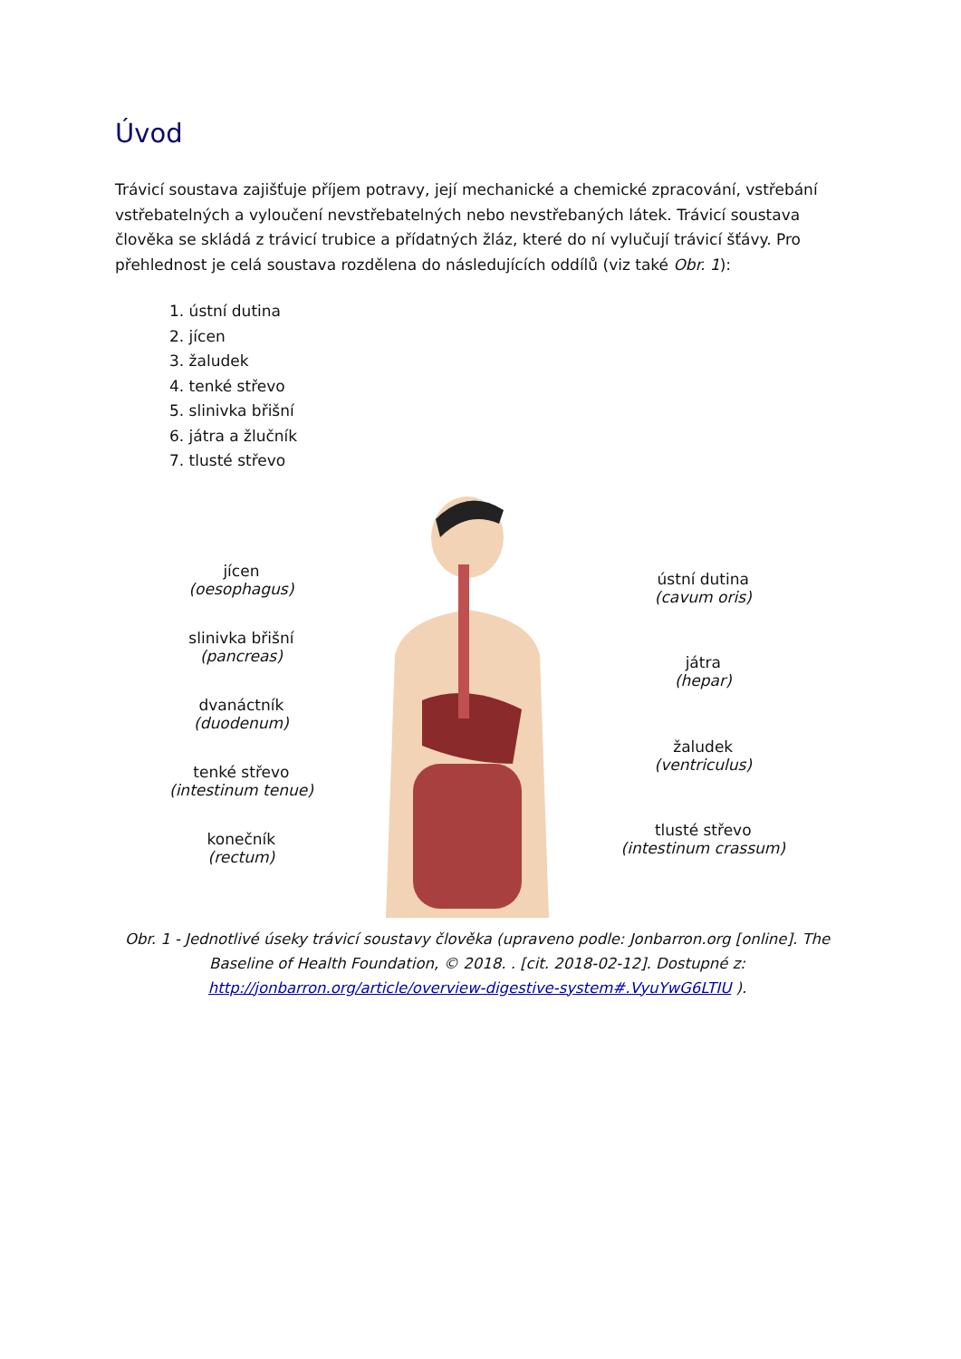Úvod
Trávicí soustava zajišťuje příjem potravy, její mechanické a chemické zpracování, vstřebání vstřebatelných a vyloučení nevstřebatelných nebo nevstřebaných látek. Trávicí soustava člověka se skládá z trávicí trubice a přídatných žláz, které do ní vylučují trávicí šťávy. Pro přehlednost je celá soustava rozdělena do následujících oddílů (viz také Obr. 1):
1. ústní dutina
2. jícen
3. žaludek
4. tenké střevo
5. slinivka břišní
6. játra a žlučník
7. tlusté střevo
jícen
(oesophagus)
slinivka břišní
(pancreas)
dvanáctník
(duodenum)
tenké střevo
(intestinum tenue)
konečník
(rectum)
ústní dutina
(cavum oris)
játra
(hepar)
žaludek
(ventriculus)
tlusté střevo
(intestinum crassum)
Obr. 1 - Jednotlivé úseky trávicí soustavy člověka (upraveno podle: Jonbarron.org [online]. The Baseline of Health Foundation, © 2018. . [cit. 2018-02-12]. Dostupné z: http://jonbarron.org/article/overview-digestive-system#.VyuYwG6LTIU ).